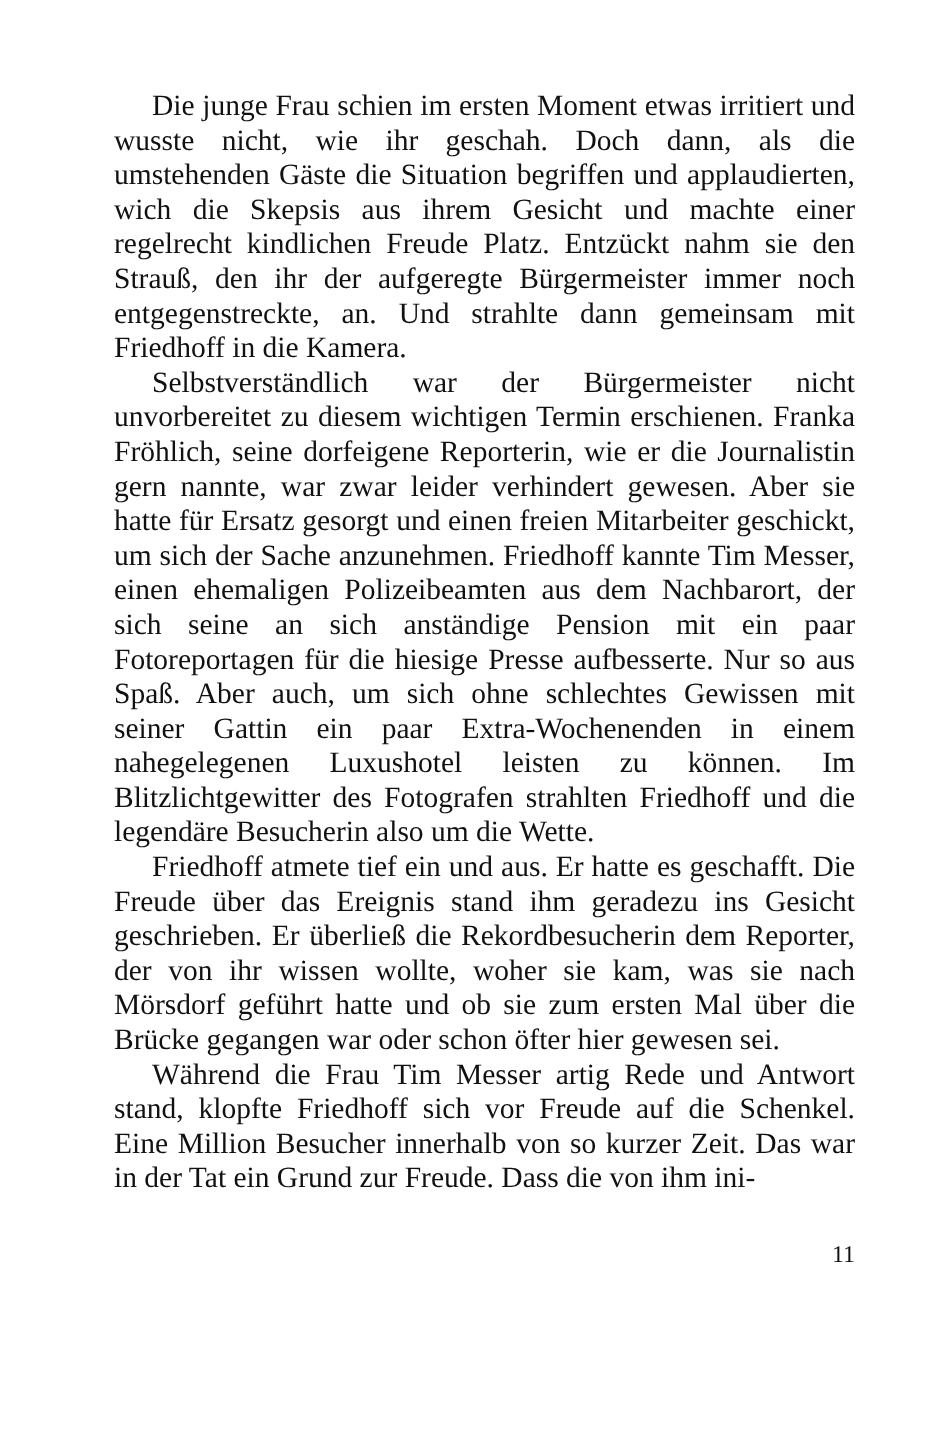Die junge Frau schien im ersten Moment etwas irritiert und wusste nicht, wie ihr geschah. Doch dann, als die umstehenden Gäste die Situation begriffen und applaudierten, wich die Skepsis aus ihrem Gesicht und machte einer regelrecht kindlichen Freude Platz. Entzückt nahm sie den Strauß, den ihr der aufgeregte Bürgermeister immer noch entgegenstreckte, an. Und strahlte dann gemeinsam mit Friedhoff in die Kamera.
Selbstverständlich war der Bürgermeister nicht unvorbereitet zu diesem wichtigen Termin erschienen. Franka Fröhlich, seine dorfeigene Reporterin, wie er die Journalistin gern nannte, war zwar leider verhindert gewesen. Aber sie hatte für Ersatz gesorgt und einen freien Mitarbeiter geschickt, um sich der Sache anzunehmen. Friedhoff kannte Tim Messer, einen ehemaligen Polizeibeamten aus dem Nachbarort, der sich seine an sich anständige Pension mit ein paar Fotoreportagen für die hiesige Presse aufbesserte. Nur so aus Spaß. Aber auch, um sich ohne schlechtes Gewissen mit seiner Gattin ein paar Extra-Wochenenden in einem nahegelegenen Luxushotel leisten zu können. Im Blitzlichtgewitter des Fotografen strahlten Friedhoff und die legendäre Besucherin also um die Wette.
Friedhoff atmete tief ein und aus. Er hatte es geschafft. Die Freude über das Ereignis stand ihm geradezu ins Gesicht geschrieben. Er überließ die Rekordbesucherin dem Reporter, der von ihr wissen wollte, woher sie kam, was sie nach Mörsdorf geführt hatte und ob sie zum ersten Mal über die Brücke gegangen war oder schon öfter hier gewesen sei.
Während die Frau Tim Messer artig Rede und Antwort stand, klopfte Friedhoff sich vor Freude auf die Schenkel. Eine Million Besucher innerhalb von so kurzer Zeit. Das war in der Tat ein Grund zur Freude. Dass die von ihm ini-
11